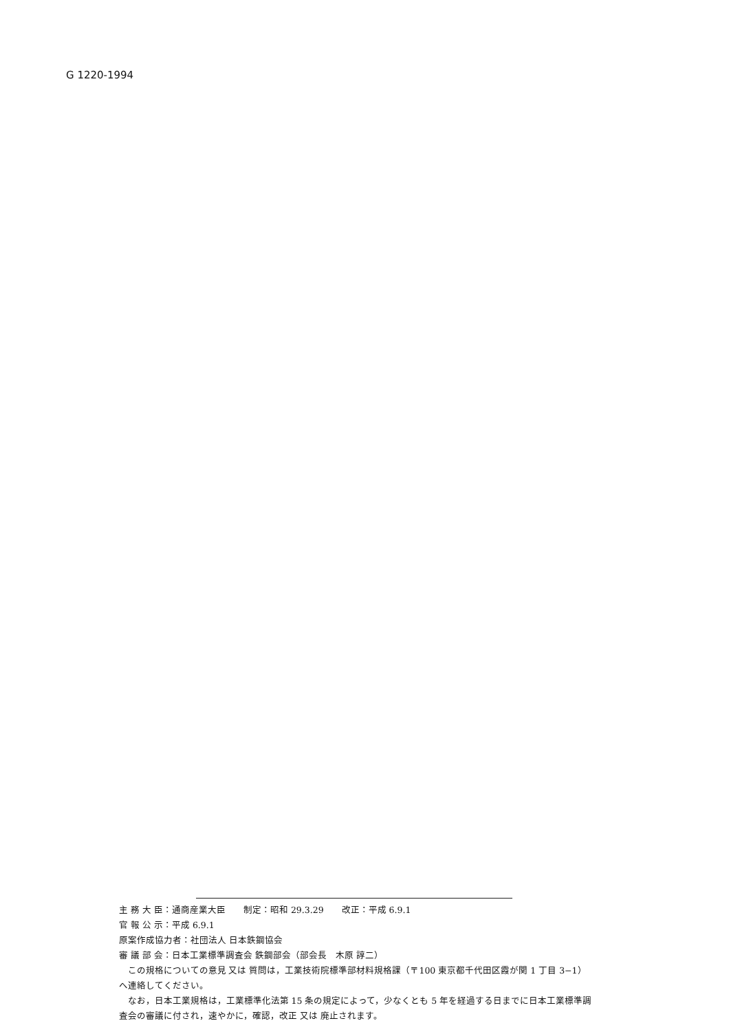G 1220-1994
主 務 大 臣：通商産業大臣　　制定：昭和 29.3.29　　改正：平成 6.9.1
官 報 公 示：平成 6.9.1
原案作成協力者：社団法人 日本鉄鋼協会
審 議 部 会：日本工業標準調査会 鉄鋼部会（部会長　木原 諄二）
この規格についての意見 又は 質問は，工業技術院標準部材料規格課（〒100 東京都千代田区霞が関 1 丁目 3−1）へ連絡してください。
なお，日本工業規格は，工業標準化法第 15 条の規定によって，少なくとも 5 年を経過する日までに日本工業標準調査会の審議に付され，速やかに，確認，改正 又は 廃止されます。